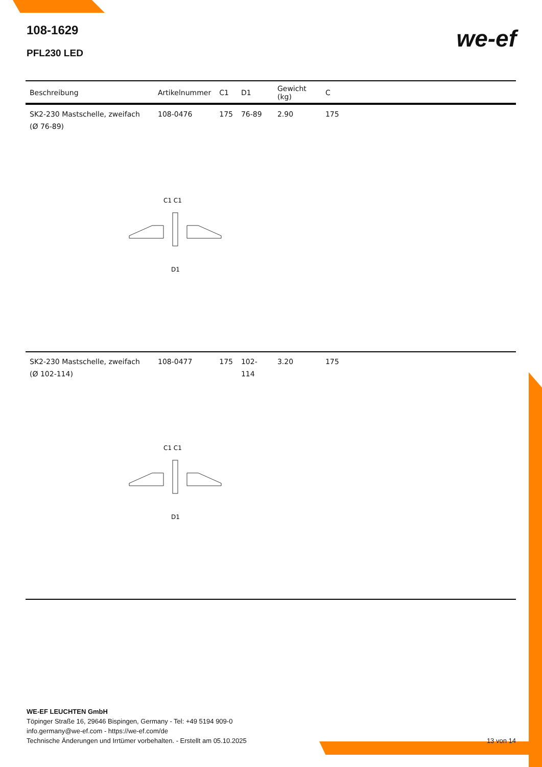108-1629
PFL230 LED
we-ef
| Beschreibung | Artikelnummer | C1 | D1 | Gewicht (kg) | C |
| --- | --- | --- | --- | --- | --- |
| SK2-230 Mastschelle, zweifach (Ø 76-89) | 108-0476 | 175 | 76-89 | 2.90 | 175 |
| C1 C1 D1 | | | | | |
| SK2-230 Mastschelle, zweifach (Ø 102-114) | 108-0477 | 175 | 102-114 | 3.20 | 175 |
| C1 C1 D1 | | | | | |
WE-EF LEUCHTEN GmbH
Töpinger Straße 16, 29646 Bispingen, Germany - Tel: +49 5194 909-0
info.germany@we-ef.com - https://we-ef.com/de
Technische Änderungen und Irrtümer vorbehalten. - Erstellt am 05.10.2025
13 von 14